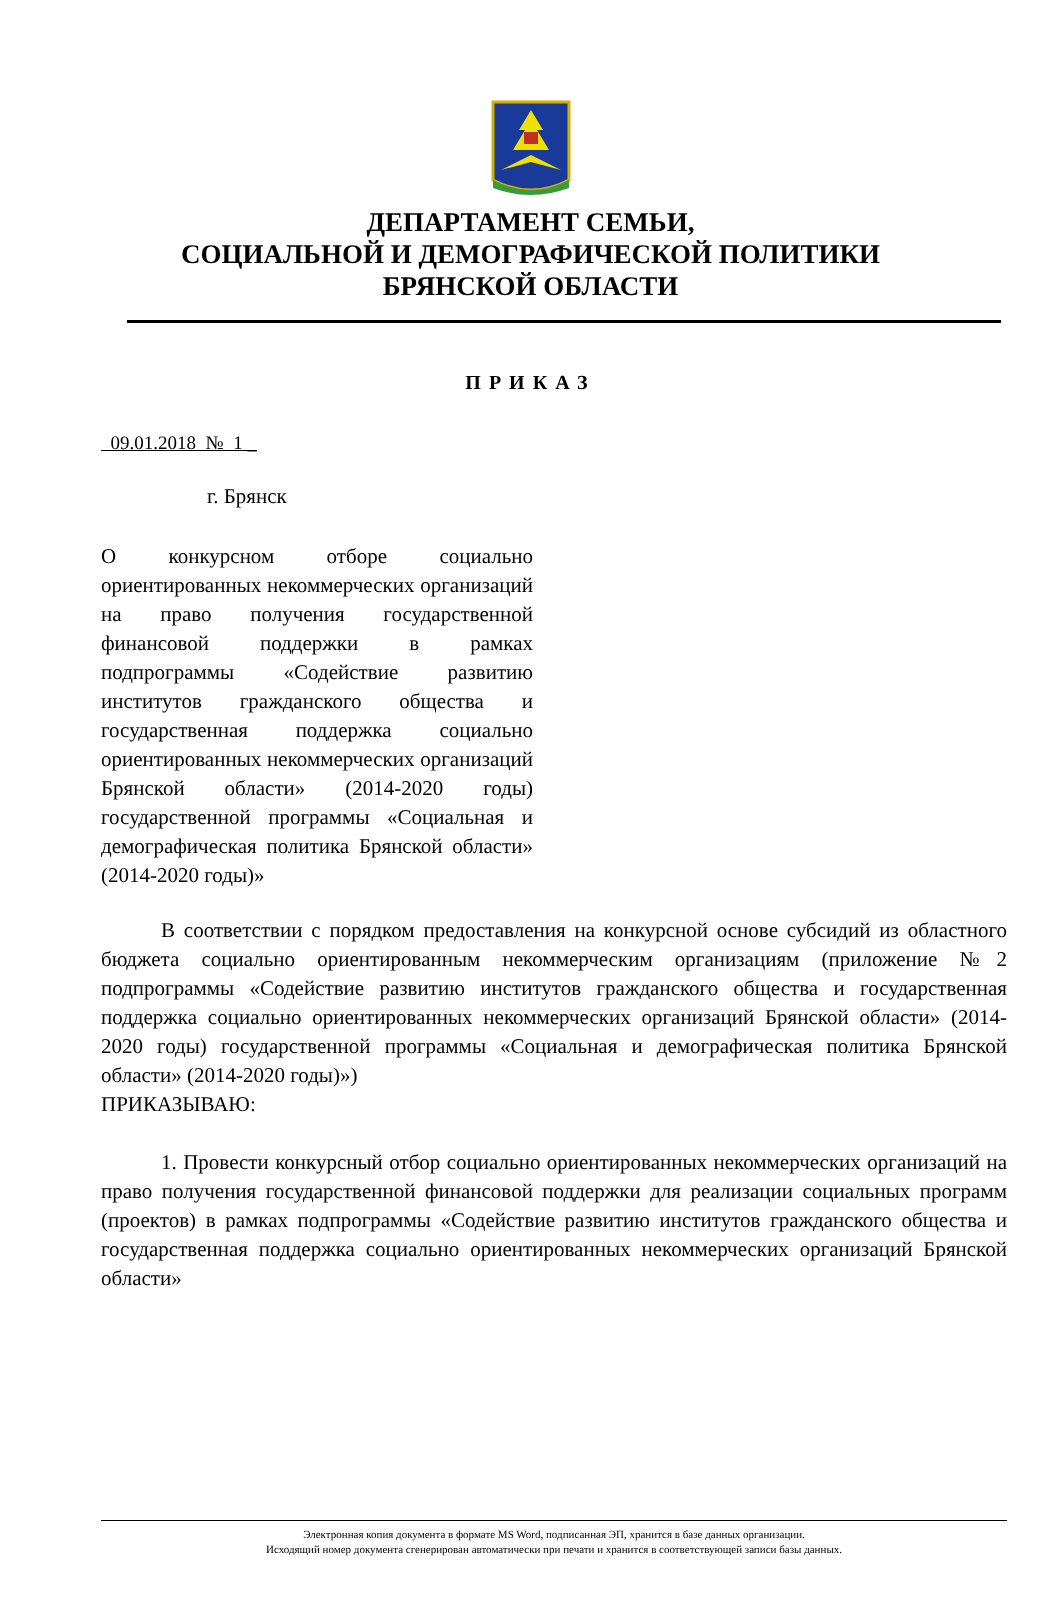ДЕПАРТАМЕНТ СЕМЬИ,
СОЦИАЛЬНОЙ И ДЕМОГРАФИЧЕСКОЙ ПОЛИТИКИ
БРЯНСКОЙ ОБЛАСТИ
ПРИКАЗ
09.01.2018 № 1 _
г. Брянск
О конкурсном отборе социально ориентированных некоммерческих организаций на право получения государственной финансовой поддержки в рамках подпрограммы «Содействие развитию институтов гражданского общества и государственная поддержка социально ориентированных некоммерческих организаций Брянской области» (2014-2020 годы) государственной программы «Социальная и демографическая политика Брянской области» (2014-2020 годы)»
В соответствии с порядком предоставления на конкурсной основе субсидий из областного бюджета социально ориентированным некоммерческим организациям (приложение №2 подпрограммы «Содействие развитию институтов гражданского общества и государственная поддержка социально ориентированных некоммерческих организаций Брянской области» (2014-2020 годы) государственной программы «Социальная и демографическая политика Брянской области» (2014-2020 годы)»)
ПРИКАЗЫВАЮ:
1. Провести конкурсный отбор социально ориентированных некоммерческих организаций на право получения государственной финансовой поддержки для реализации социальных программ (проектов) в рамках подпрограммы «Содействие развитию институтов гражданского общества и государственная поддержка социально ориентированных некоммерческих организаций Брянской области»
Электронная копия документа в формате MS Word, подписанная ЭП, хранится в базе данных организации.
Исходящий номер документа сгенерирован автоматически при печати и хранится в соответствующей записи базы данных.